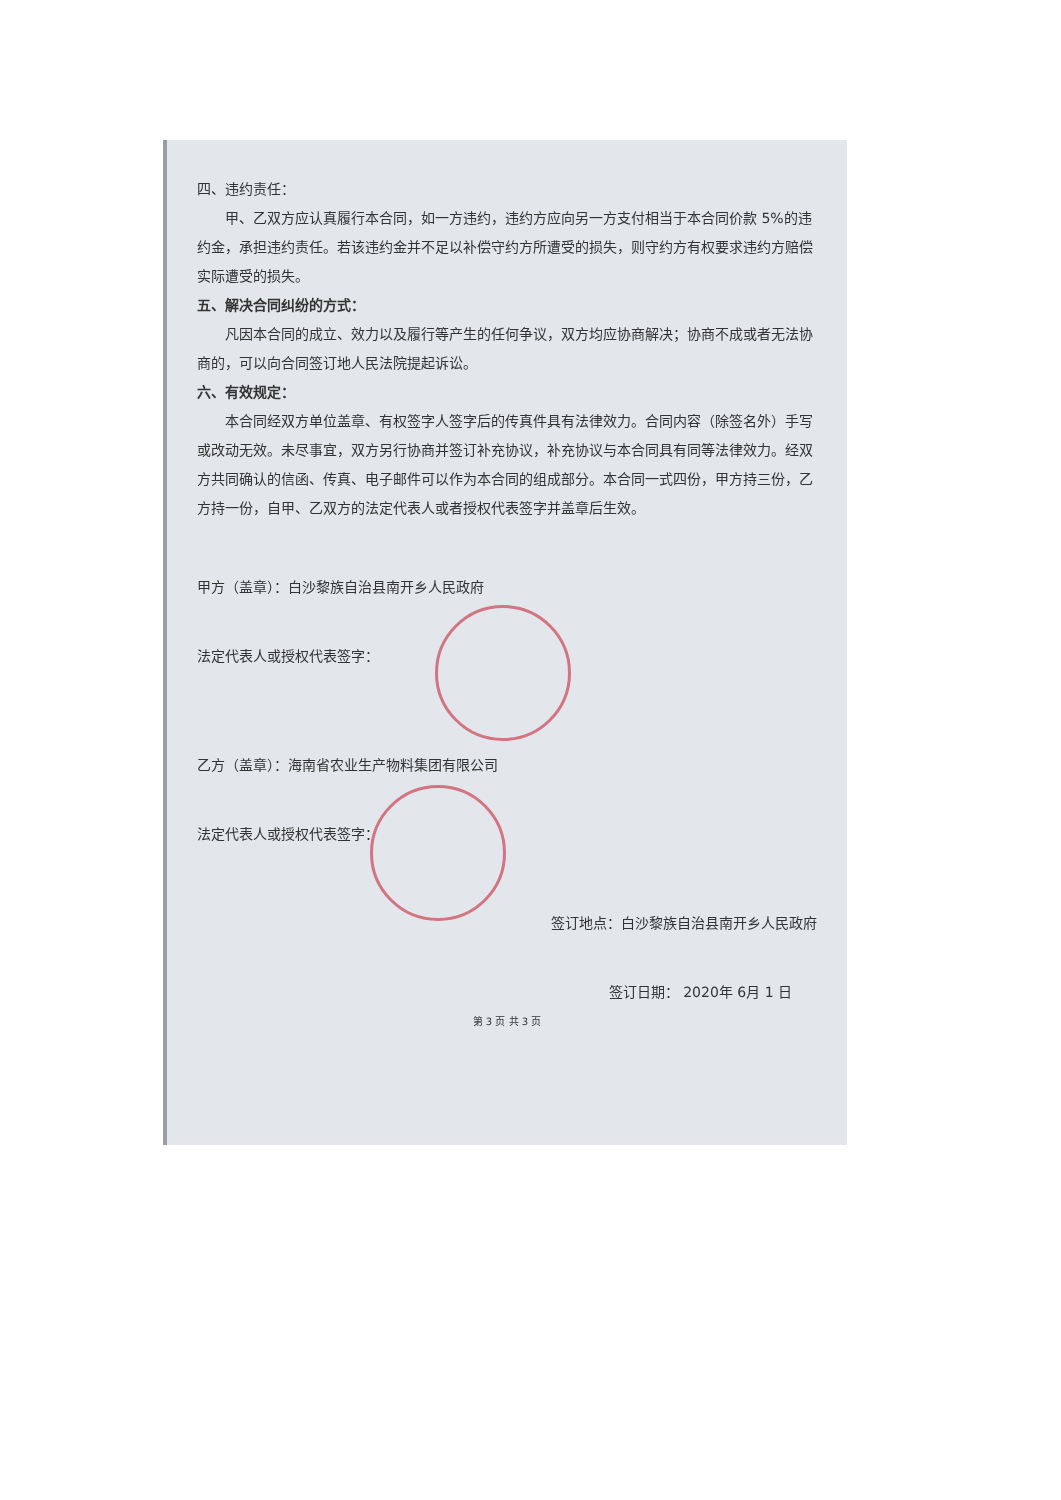四、违约责任：
甲、乙双方应认真履行本合同，如一方违约，违约方应向另一方支付相当于本合同价款 5%的违约金，承担违约责任。若该违约金并不足以补偿守约方所遭受的损失，则守约方有权要求违约方赔偿实际遭受的损失。
五、解决合同纠纷的方式：
凡因本合同的成立、效力以及履行等产生的任何争议，双方均应协商解决；协商不成或者无法协商的，可以向合同签订地人民法院提起诉讼。
六、有效规定：
本合同经双方单位盖章、有权签字人签字后的传真件具有法律效力。合同内容（除签名外）手写或改动无效。未尽事宜，双方另行协商并签订补充协议，补充协议与本合同具有同等法律效力。经双方共同确认的信函、传真、电子邮件可以作为本合同的组成部分。本合同一式四份，甲方持三份，乙方持一份，自甲、乙双方的法定代表人或者授权代表签字并盖章后生效。
甲方（盖章）：白沙黎族自治县南开乡人民政府
法定代表人或授权代表签字：
乙方（盖章）：海南省农业生产物料集团有限公司
法定代表人或授权代表签字：
签订地点：白沙黎族自治县南开乡人民政府
签订日期： 2020年 6月 1 日
第 3 页 共 3 页